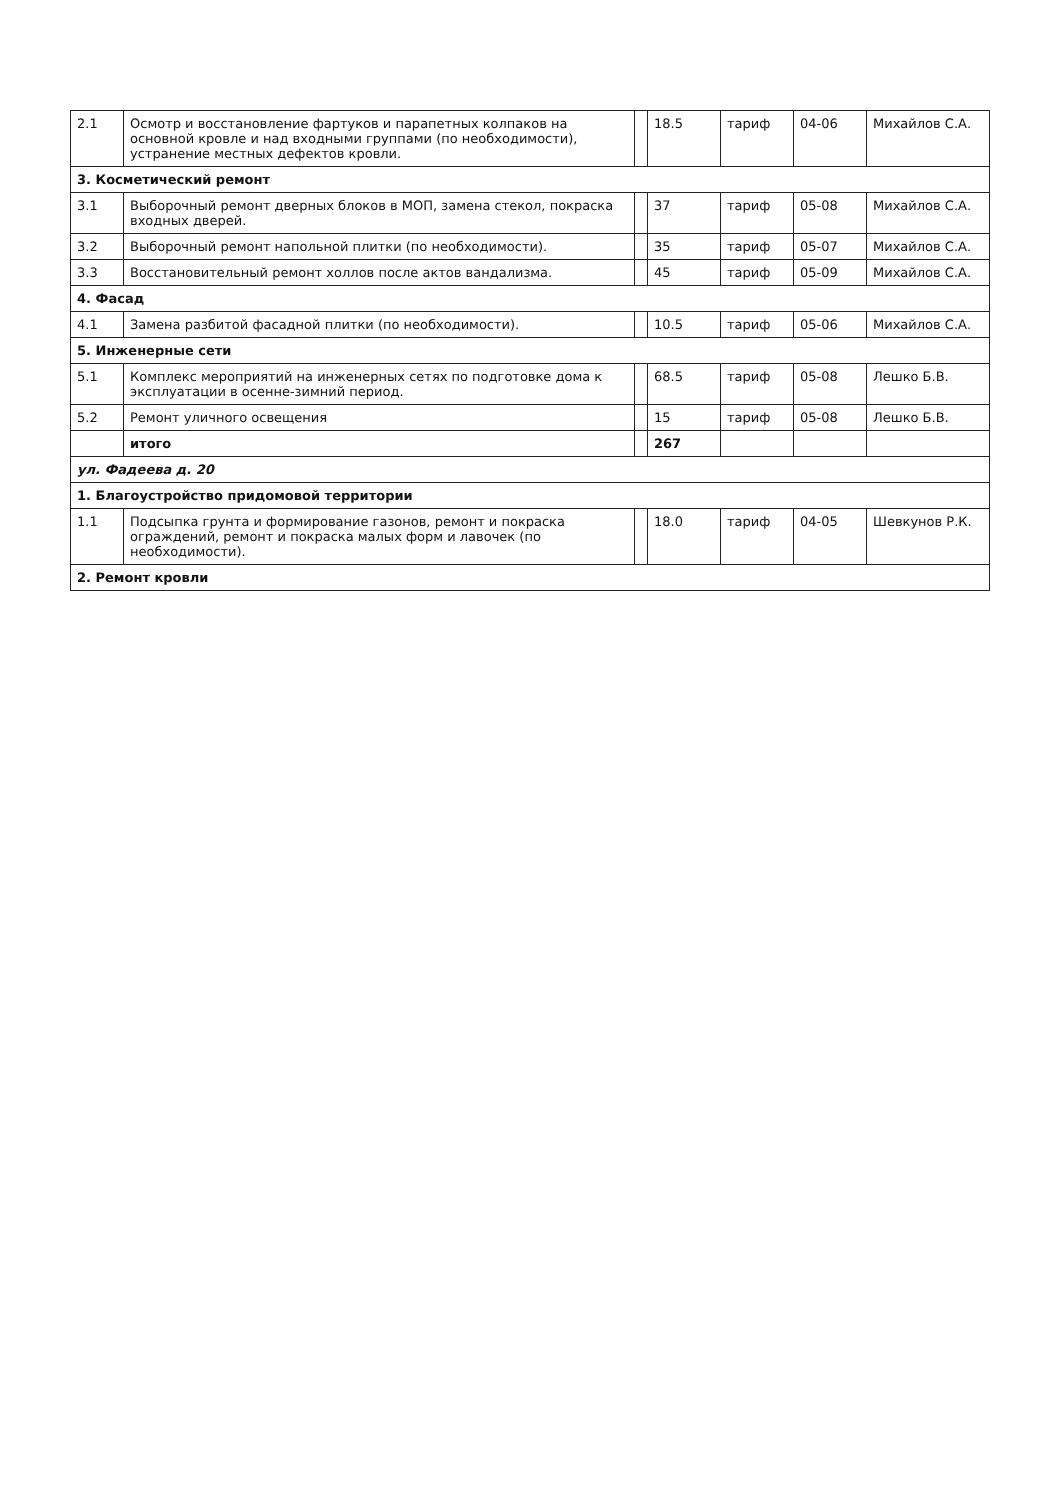| 2.1 | Осмотр и восстановление фартуков и парапетных колпаков на основной кровле и над входными группами (по необходимости), устранение местных дефектов кровли. | | 18.5 | тариф | 04-06 | Михайлов С.А. |
| 3. Косметический ремонт | | | | | | |
| 3.1 | Выборочный ремонт дверных блоков в МОП, замена стекол, покраска входных дверей. | | 37 | тариф | 05-08 | Михайлов С.А. |
| 3.2 | Выборочный ремонт напольной плитки (по необходимости). | | 35 | тариф | 05-07 | Михайлов С.А. |
| 3.3 | Восстановительный ремонт холлов после актов вандализма. | | 45 | тариф | 05-09 | Михайлов С.А. |
| 4. Фасад | | | | | | |
| 4.1 | Замена разбитой фасадной плитки (по необходимости). | | 10.5 | тариф | 05-06 | Михайлов С.А. |
| 5. Инженерные сети | | | | | | |
| 5.1 | Комплекс мероприятий на инженерных сетях по подготовке дома к эксплуатации в осенне-зимний период. | | 68.5 | тариф | 05-08 | Лешко Б.В. |
| 5.2 | Ремонт уличного освещения | | 15 | тариф | 05-08 | Лешко Б.В. |
| | итого | | 267 | | | |
| ул. Фадеева д. 20 | | | | | | |
| 1. Благоустройство придомовой территории | | | | | | |
| 1.1 | Подсыпка грунта и формирование газонов, ремонт и покраска ограждений, ремонт и покраска малых форм и лавочек (по необходимости). | | 18.0 | тариф | 04-05 | Шевкунов Р.К. |
| 2. Ремонт кровли | | | | | | |